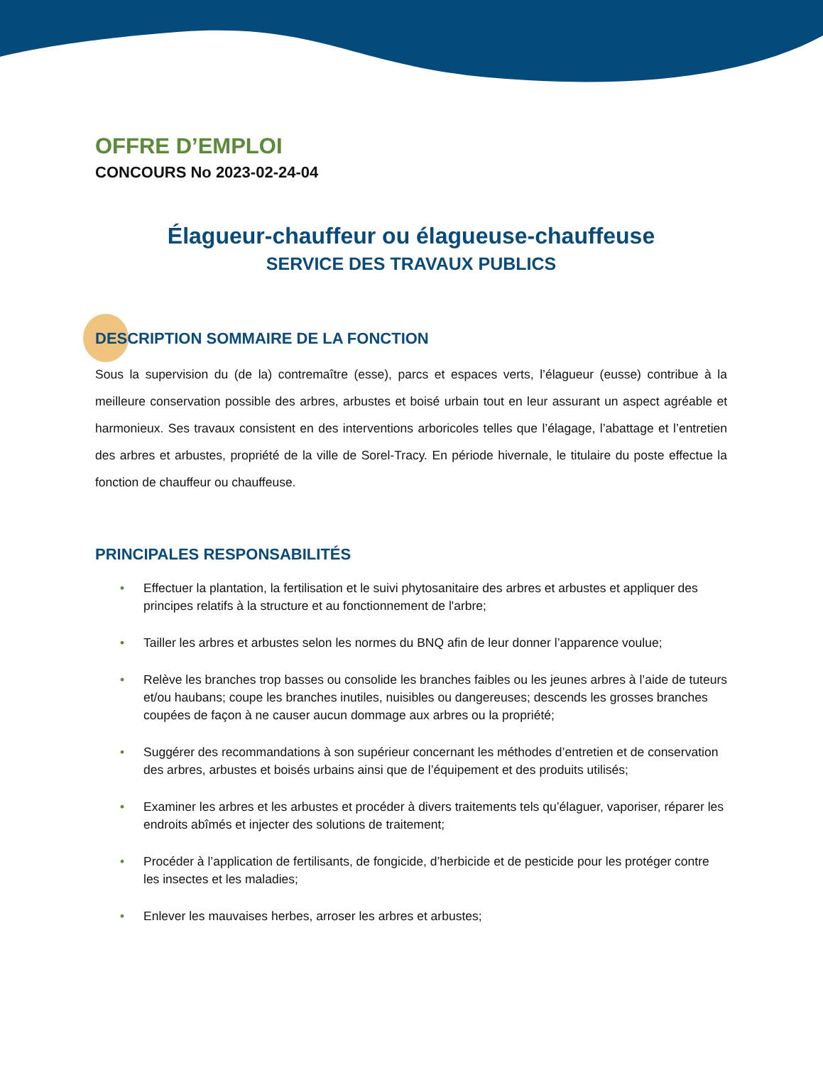OFFRE D’EMPLOI
CONCOURS No 2023-02-24-04
Élagueur-chauffeur ou élagueuse-chauffeuse
SERVICE DES TRAVAUX PUBLICS
DESCRIPTION SOMMAIRE DE LA FONCTION
Sous la supervision du (de la) contremaître (esse), parcs et espaces verts, l’élagueur (eusse) contribue à la meilleure conservation possible des arbres, arbustes et boisé urbain tout en leur assurant un aspect agréable et harmonieux. Ses travaux consistent en des interventions arboricoles telles que l’élagage, l’abattage et l’entretien des arbres et arbustes, propriété de la ville de Sorel-Tracy. En période hivernale, le titulaire du poste effectue la fonction de chauffeur ou chauffeuse.
PRINCIPALES RESPONSABILITÉS
• Effectuer la plantation, la fertilisation et le suivi phytosanitaire des arbres et arbustes et appliquer des principes relatifs à la structure et au fonctionnement de l'arbre;
• Tailler les arbres et arbustes selon les normes du BNQ afin de leur donner l’apparence voulue;
• Relève les branches trop basses ou consolide les branches faibles ou les jeunes arbres à l’aide de tuteurs et/ou haubans; coupe les branches inutiles, nuisibles ou dangereuses; descends les grosses branches coupées de façon à ne causer aucun dommage aux arbres ou la propriété;
• Suggérer des recommandations à son supérieur concernant les méthodes d’entretien et de conservation des arbres, arbustes et boisés urbains ainsi que de l’équipement et des produits utilisés;
• Examiner les arbres et les arbustes et procéder à divers traitements tels qu’élaguer, vaporiser, réparer les endroits abîmés et injecter des solutions de traitement;
• Procéder à l’application de fertilisants, de fongicide, d’herbicide et de pesticide pour les protéger contre les insectes et les maladies;
• Enlever les mauvaises herbes, arroser les arbres et arbustes;